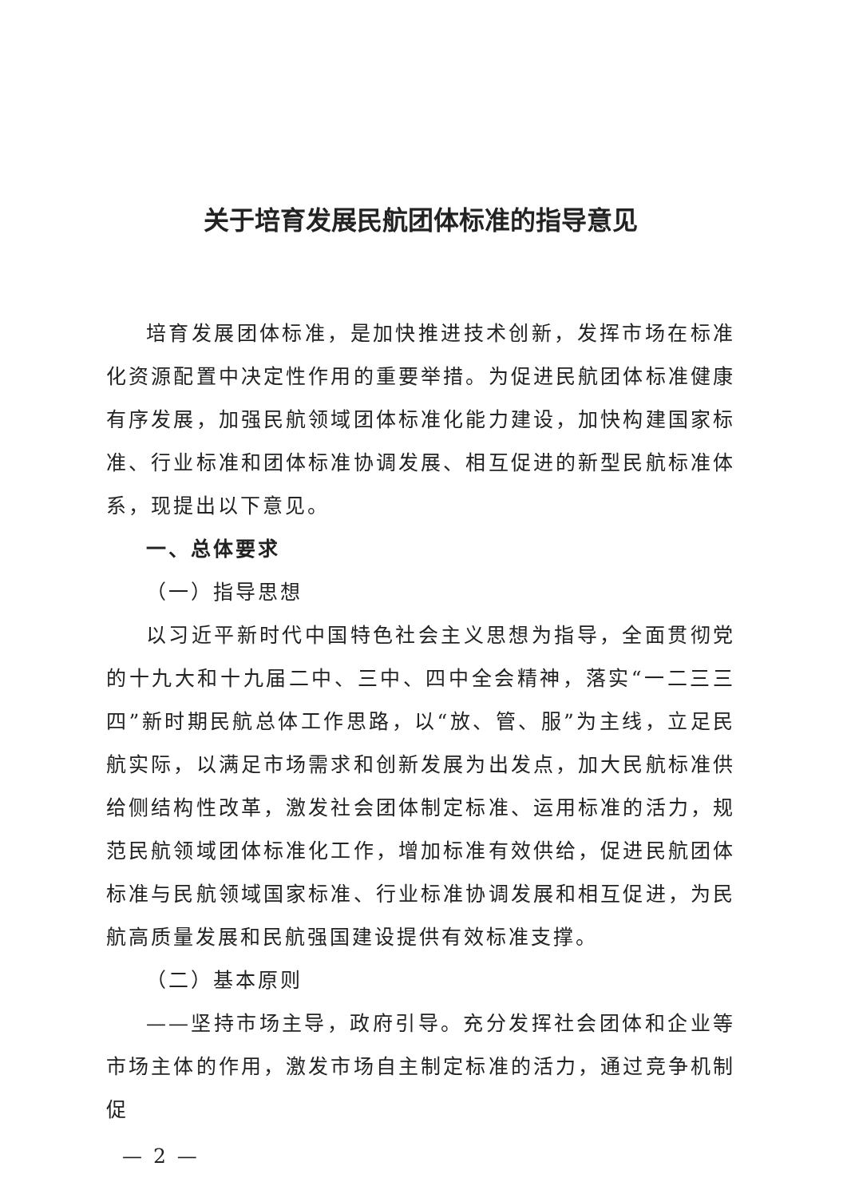关于培育发展民航团体标准的指导意见
培育发展团体标准，是加快推进技术创新，发挥市场在标准化资源配置中决定性作用的重要举措。为促进民航团体标准健康有序发展，加强民航领域团体标准化能力建设，加快构建国家标准、行业标准和团体标准协调发展、相互促进的新型民航标准体系，现提出以下意见。
一、总体要求
（一）指导思想
以习近平新时代中国特色社会主义思想为指导，全面贯彻党的十九大和十九届二中、三中、四中全会精神，落实“一二三三四”新时期民航总体工作思路，以“放、管、服”为主线，立足民航实际，以满足市场需求和创新发展为出发点，加大民航标准供给侧结构性改革，激发社会团体制定标准、运用标准的活力，规范民航领域团体标准化工作，增加标准有效供给，促进民航团体标准与民航领域国家标准、行业标准协调发展和相互促进，为民航高质量发展和民航强国建设提供有效标准支撑。
（二）基本原则
——坚持市场主导，政府引导。充分发挥社会团体和企业等市场主体的作用，激发市场自主制定标准的活力，通过竞争机制促
— 2 —